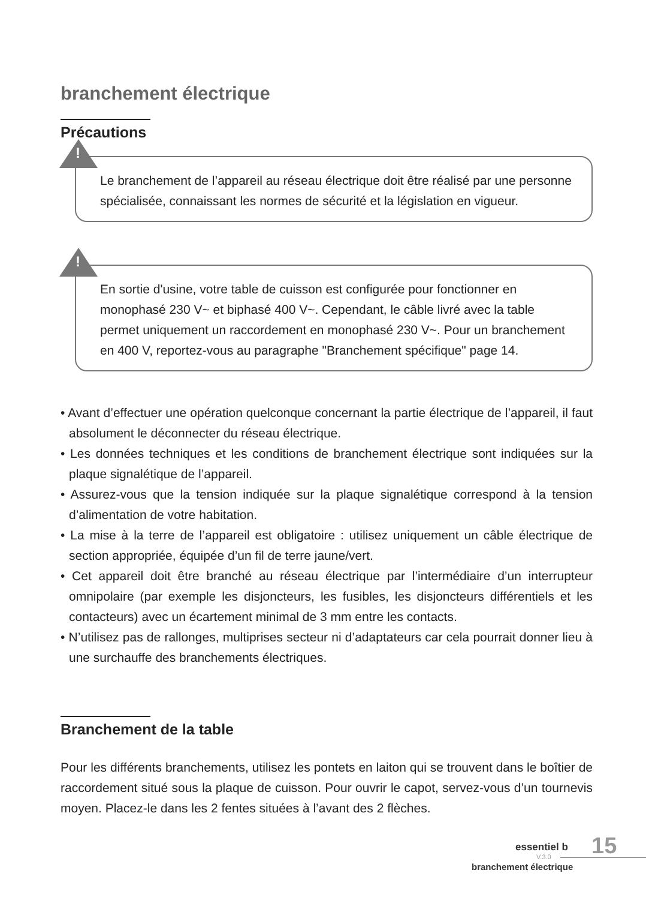branchement électrique
Précautions
!
Le branchement de l’appareil au réseau électrique doit être réalisé par une personne spécialisée, connaissant les normes de sécurité et la législation en vigueur.
!
En sortie d'usine, votre table de cuisson est configurée pour fonctionner en monophasé 230 V~ et biphasé 400 V~. Cependant, le câble livré avec la table permet uniquement un raccordement en monophasé 230 V~. Pour un branchement en 400 V, reportez-vous au paragraphe "Branchement spécifique" page 14.
• Avant d’effectuer une opération quelconque concernant la partie électrique de l’appareil, il faut absolument le déconnecter du réseau électrique.
• Les données techniques et les conditions de branchement électrique sont indiquées sur la plaque signalétique de l’appareil.
• Assurez-vous que la tension indiquée sur la plaque signalétique correspond à la tension d’alimentation de votre habitation.
• La mise à la terre de l’appareil est obligatoire : utilisez uniquement un câble électrique de section appropriée, équipée d’un fil de terre jaune/vert.
• Cet appareil doit être branché au réseau électrique par l’intermédiaire d’un interrupteur omnipolaire (par exemple les disjoncteurs, les fusibles, les disjoncteurs différentiels et les contacteurs) avec un écartement minimal de 3 mm entre les contacts.
• N’utilisez pas de rallonges, multiprises secteur ni d’adaptateurs car cela pourrait donner lieu à une surchauffe des branchements électriques.
Branchement de la table
Pour les différents branchements, utilisez les pontets en laiton qui se trouvent dans le boîtier de raccordement situé sous la plaque de cuisson. Pour ouvrir le capot, servez-vous d’un tournevis moyen. Placez-le dans les 2 fentes situées à l’avant des 2 flèches.
essentiel b 15
V.3.0
branchement électrique